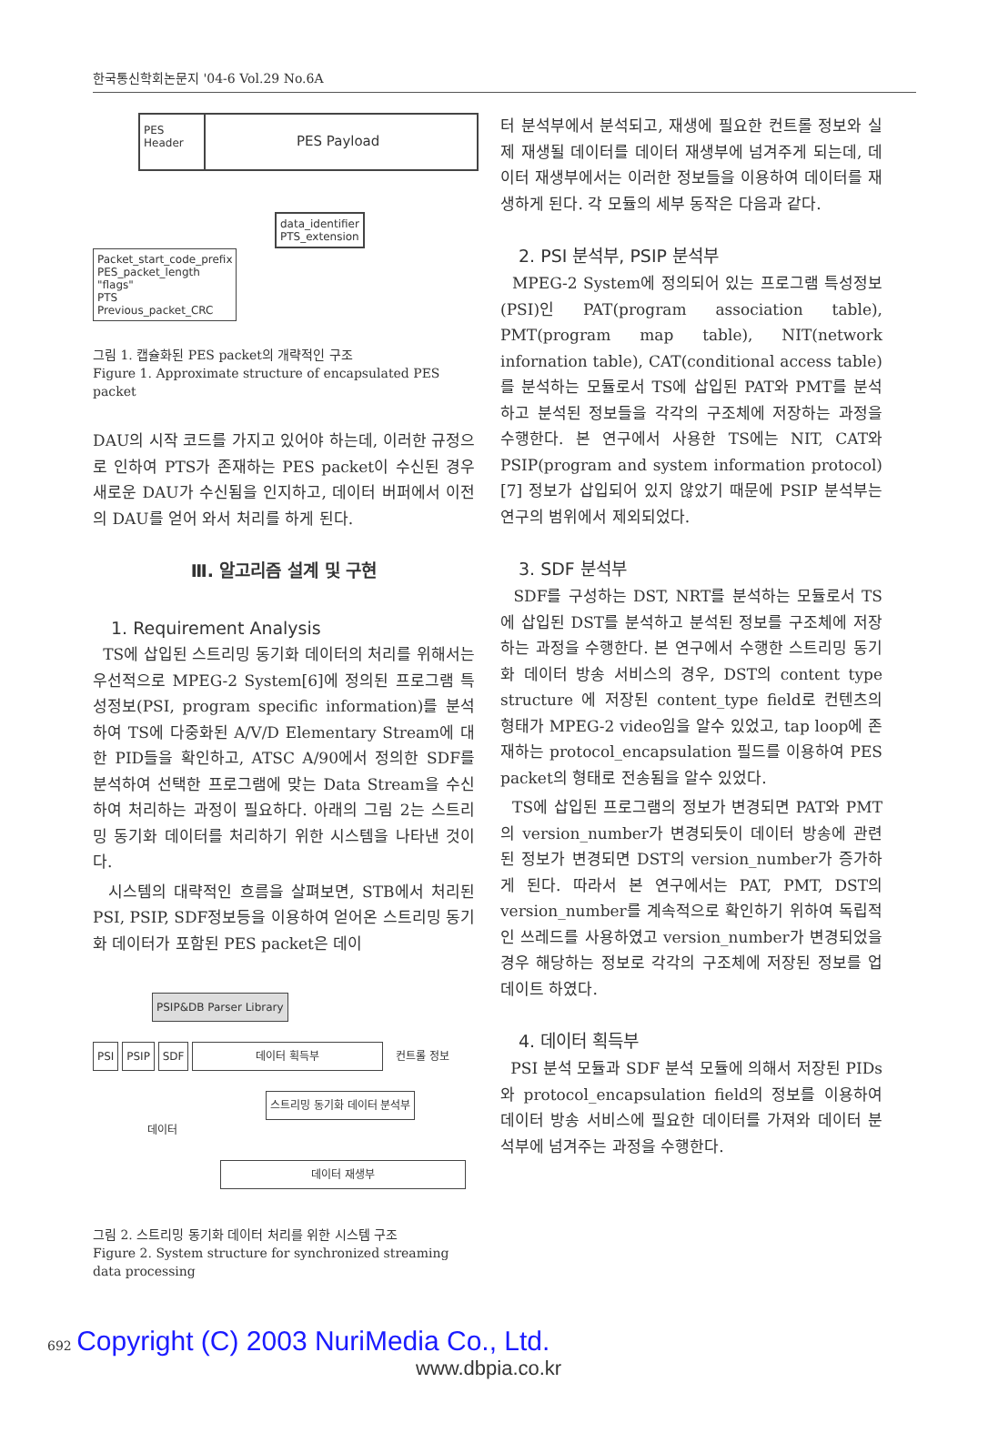한국통신학회논문지 '04-6 Vol.29 No.6A
PES Header
PES Payload
data_identifier
PTS_extension
Packet_start_code_prefix
PES_packet_length
"flags"
PTS
Previous_packet_CRC
그림 1. 캡슐화된 PES packet의 개략적인 구조
Figure 1. Approximate structure of encapsulated PES packet
DAU의 시작 코드를 가지고 있어야 하는데, 이러한 규정으로 인하여 PTS가 존재하는 PES packet이 수신된 경우 새로운 DAU가 수신됨을 인지하고, 데이터 버퍼에서 이전의 DAU를 얻어 와서 처리를 하게 된다.
Ⅲ. 알고리즘 설계 및 구현
1. Requirement Analysis
TS에 삽입된 스트리밍 동기화 데이터의 처리를 위해서는 우선적으로 MPEG-2 System[6]에 정의된 프로그램 특성정보(PSI, program specific information)를 분석하여 TS에 다중화된 A/V/D Elementary Stream에 대한 PID들을 확인하고, ATSC A/90에서 정의한 SDF를 분석하여 선택한 프로그램에 맞는 Data Stream을 수신하여 처리하는 과정이 필요하다. 아래의 그림 2는 스트리밍 동기화 데이터를 처리하기 위한 시스템을 나타낸 것이다.
시스템의 대략적인 흐름을 살펴보면, STB에서 처리된 PSI, PSIP, SDF정보등을 이용하여 얻어온 스트리밍 동기화 데이터가 포함된 PES packet은 데이
PSIP&DB Parser Library
PSI PSIP SDF 데이터 획득부 컨트롤 정보
스트리밍 동기화 데이터 분석부 데이터
데이터 재생부
그림 2. 스트리밍 동기화 데이터 처리를 위한 시스템 구조
Figure 2. System structure for synchronized streaming data processing
터 분석부에서 분석되고, 재생에 필요한 컨트롤 정보와 실제 재생될 데이터를 데이터 재생부에 넘겨주게 되는데, 데이터 재생부에서는 이러한 정보들을 이용하여 데이터를 재생하게 된다. 각 모듈의 세부 동작은 다음과 같다.
2. PSI 분석부, PSIP 분석부
MPEG-2 System에 정의되어 있는 프로그램 특성정보(PSI)인 PAT(program association table), PMT(program map table), NIT(network infornation table), CAT(conditional access table)를 분석하는 모듈로서 TS에 삽입된 PAT와 PMT를 분석하고 분석된 정보들을 각각의 구조체에 저장하는 과정을 수행한다. 본 연구에서 사용한 TS에는 NIT, CAT와 PSIP(program and system information protocol)[7] 정보가 삽입되어 있지 않았기 때문에 PSIP 분석부는 연구의 범위에서 제외되었다.
3. SDF 분석부
SDF를 구성하는 DST, NRT를 분석하는 모듈로서 TS에 삽입된 DST를 분석하고 분석된 정보를 구조체에 저장하는 과정을 수행한다. 본 연구에서 수행한 스트리밍 동기화 데이터 방송 서비스의 경우, DST의 content type structure 에 저장된 content_type field로 컨텐츠의 형태가 MPEG-2 video임을 알수 있었고, tap loop에 존재하는 protocol_encapsulation 필드를 이용하여 PES packet의 형태로 전송됨을 알수 있었다.
TS에 삽입된 프로그램의 정보가 변경되면 PAT와 PMT의 version_number가 변경되듯이 데이터 방송에 관련된 정보가 변경되면 DST의 version_number가 증가하게 된다. 따라서 본 연구에서는 PAT, PMT, DST의 version_number를 계속적으로 확인하기 위하여 독립적인 쓰레드를 사용하였고 version_number가 변경되었을 경우 해당하는 정보로 각각의 구조체에 저장된 정보를 업데이트 하였다.
4. 데이터 획득부
PSI 분석 모듈과 SDF 분석 모듈에 의해서 저장된 PIDs와 protocol_encapsulation field의 정보를 이용하여 데이터 방송 서비스에 필요한 데이터를 가져와 데이터 분석부에 넘겨주는 과정을 수행한다.
692 Copyright (C) 2003 NuriMedia Co., Ltd.
www.dbpia.co.kr